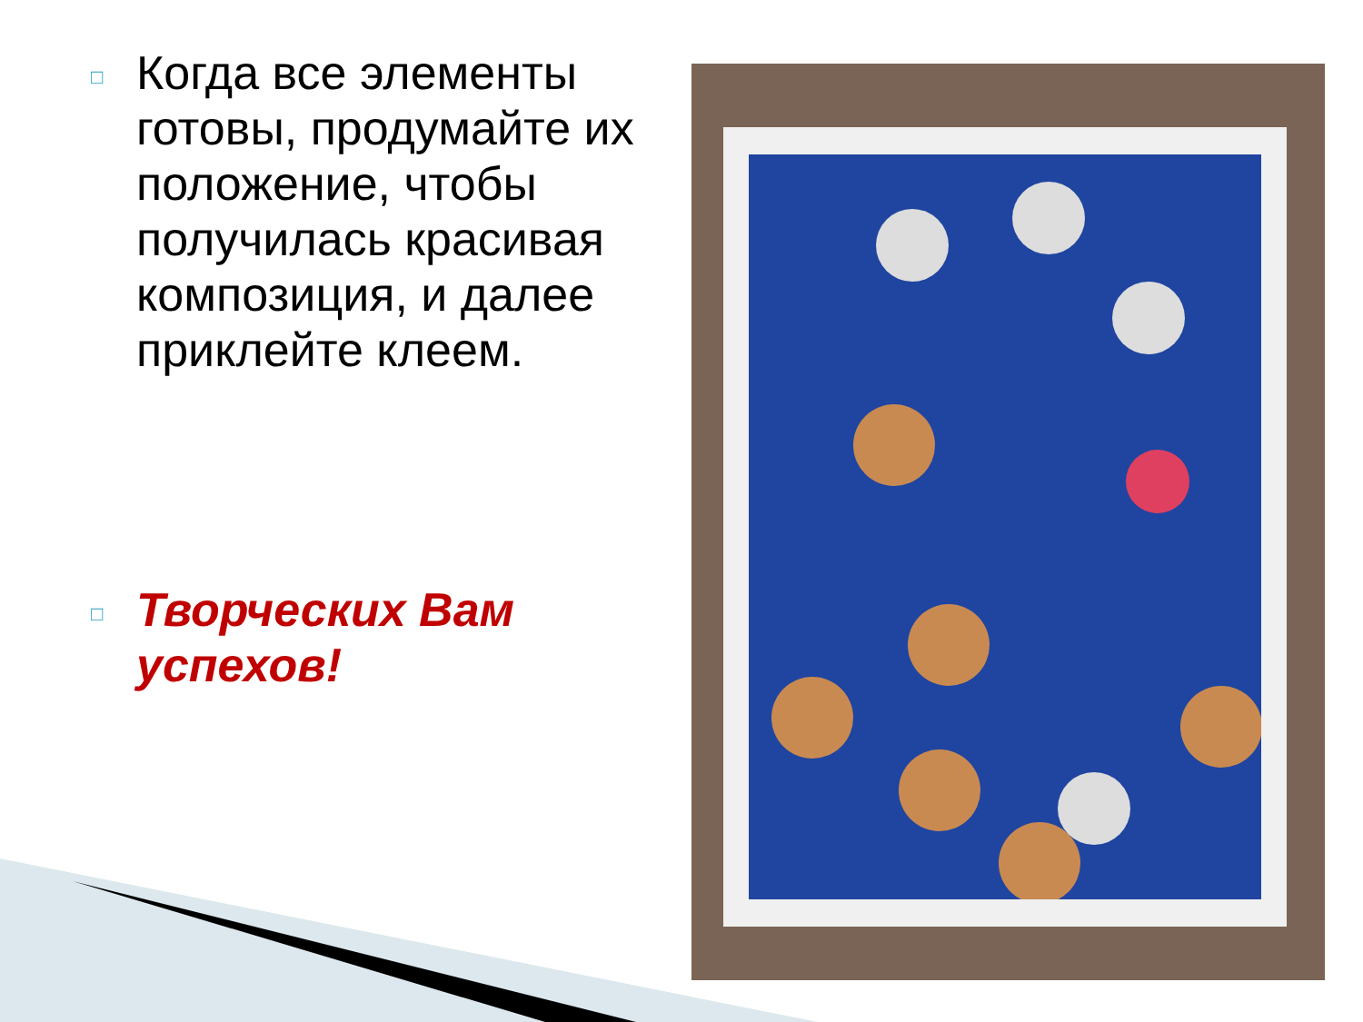□ Когда все элементы готовы, продумайте их положение, чтобы получилась красивая композиция, и далее приклейте клеем.
□ Творческих Вам успехов!